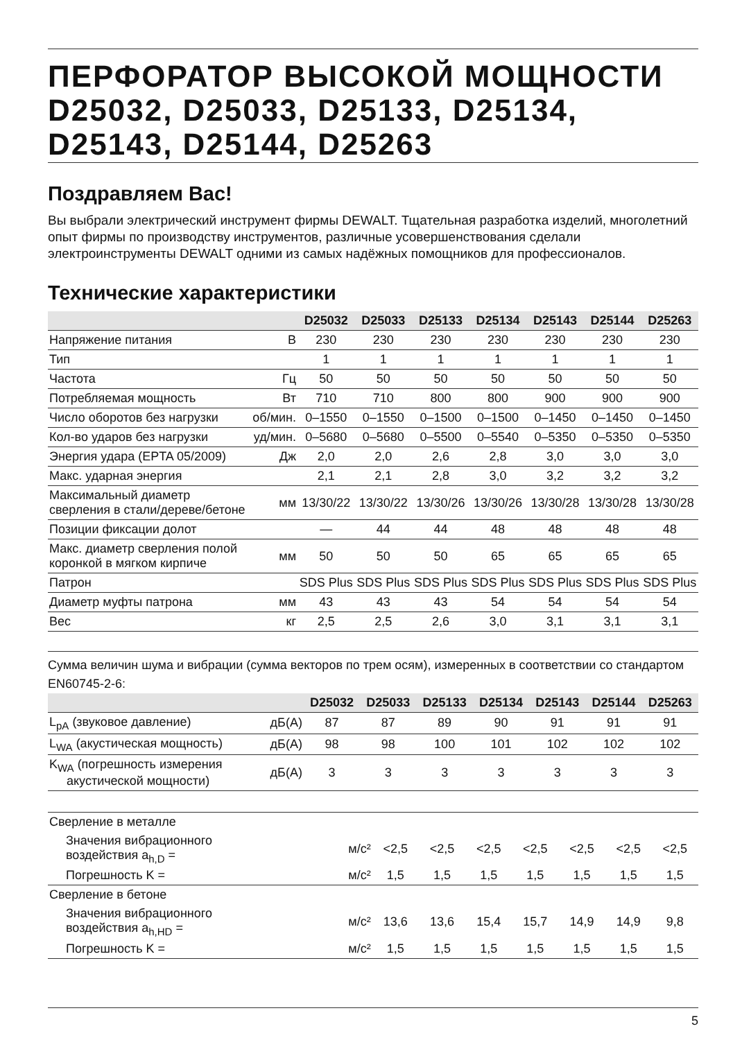ПЕРФОРАТОР ВЫСОКОЙ МОЩНОСТИ D25032, D25033, D25133, D25134, D25143, D25144, D25263
Поздравляем Вас!
Вы выбрали электрический инструмент фирмы DEWALT. Тщательная разработка изделий, многолетний опыт фирмы по производству инструментов, различные усовершенствования сделали электроинструменты DEWALT одними из самых надёжных помощников для профессионалов.
Технические характеристики
| | | D25032 | D25033 | D25133 | D25134 | D25143 | D25144 | D25263 |
| --- | --- | --- | --- | --- | --- | --- | --- | --- |
| Напряжение питания | В | 230 | 230 | 230 | 230 | 230 | 230 | 230 |
| Тип | | 1 | 1 | 1 | 1 | 1 | 1 | 1 |
| Частота | Гц | 50 | 50 | 50 | 50 | 50 | 50 | 50 |
| Потребляемая мощность | Вт | 710 | 710 | 800 | 800 | 900 | 900 | 900 |
| Число оборотов без нагрузки | об/мин. | 0–1550 | 0–1550 | 0–1500 | 0–1500 | 0–1450 | 0–1450 | 0–1450 |
| Кол-во ударов без нагрузки | уд/мин. | 0–5680 | 0–5680 | 0–5500 | 0–5540 | 0–5350 | 0–5350 | 0–5350 |
| Энергия удара (EPTA 05/2009) | Дж | 2,0 | 2,0 | 2,6 | 2,8 | 3,0 | 3,0 | 3,0 |
| Макс. ударная энергия | | 2,1 | 2,1 | 2,8 | 3,0 | 3,2 | 3,2 | 3,2 |
| Максимальный диаметр сверления в стали/дереве/бетоне | мм | 13/30/22 | 13/30/22 | 13/30/26 | 13/30/26 | 13/30/28 | 13/30/28 | 13/30/28 |
| Позиции фиксации долот | | — | 44 | 44 | 48 | 48 | 48 | 48 |
| Макс. диаметр сверления полой коронкой в мягком кирпиче | мм | 50 | 50 | 50 | 65 | 65 | 65 | 65 |
| Патрон | | SDS Plus | SDS Plus | SDS Plus | SDS Plus | SDS Plus | SDS Plus | SDS Plus |
| Диаметр муфты патрона | мм | 43 | 43 | 43 | 54 | 54 | 54 | 54 |
| Вес | кг | 2,5 | 2,5 | 2,6 | 3,0 | 3,1 | 3,1 | 3,1 |
Сумма величин шума и вибрации (сумма векторов по трем осям), измеренных в соответствии со стандартом EN60745-2-6:
| | | D25032 | D25033 | D25133 | D25134 | D25143 | D25144 | D25263 |
| --- | --- | --- | --- | --- | --- | --- | --- | --- |
| L<sub>pA</sub> (звуковое давление) | дБ(A) | 87 | 87 | 89 | 90 | 91 | 91 | 91 |
| L<sub>WA</sub> (акустическая мощность) | дБ(A) | 98 | 98 | 100 | 101 | 102 | 102 | 102 |
| K<sub>WA</sub> (погрешность измерения акустической мощности) | дБ(A) | 3 | 3 | 3 | 3 | 3 | 3 | 3 |
| Сверление в металле | | | | | | | | |
| Значения вибрационного воздействия a<sub>h,D</sub> = | м/с² | <2,5 | <2,5 | <2,5 | <2,5 | <2,5 | <2,5 | <2,5 |
| Погрешность K = | м/с² | 1,5 | 1,5 | 1,5 | 1,5 | 1,5 | 1,5 | 1,5 |
| Сверление в бетоне | | | | | | | | |
| Значения вибрационного воздействия a<sub>h,HD</sub> = | м/с² | 13,6 | 13,6 | 15,4 | 15,7 | 14,9 | 14,9 | 9,8 |
| Погрешность K = | м/с² | 1,5 | 1,5 | 1,5 | 1,5 | 1,5 | 1,5 | 1,5 |
5